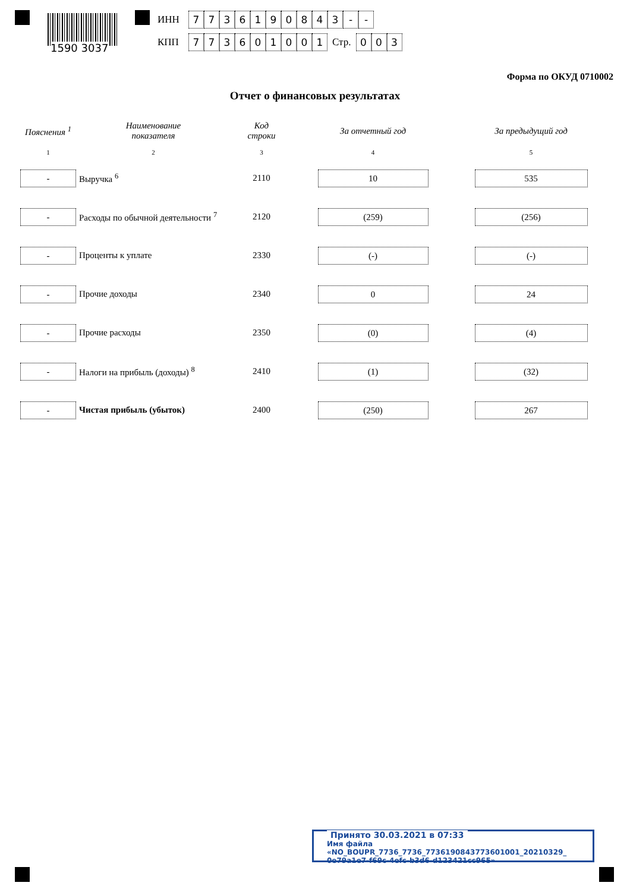1590 3037
ИНН 7736190843 - -
КПП 773601001 Стр. 0 0 3
Форма по ОКУД 0710002
Отчет о финансовых результатах
| Пояснения <sup>1</sup> | Наименование показателя | Код строки | За отчетный год | За предыдущий год |
| --- | --- | --- | --- | --- |
| 1 | 2 | 3 | 4 | 5 |
| - | Выручка <sup>6</sup> | 2110 | 10 | 535 |
| - | Расходы по обычной деятельности <sup>7</sup> | 2120 | (259) | (256) |
| - | Проценты к уплате | 2330 | (-) | (-) |
| - | Прочие доходы | 2340 | 0 | 24 |
| - | Прочие расходы | 2350 | (0) | (4) |
| - | Налоги на прибыль (доходы) <sup>8</sup> | 2410 | (1) | (32) |
| - | Чистая прибыль (убыток) | 2400 | (250) | 267 |
Принято 30.03.2021 в 07:33
Имя файла «NO_BOUPR_7736_7736_7736190843773601001_20210329_
0e79a1e7-f69c-4efc-b3d6-d123421cc965»